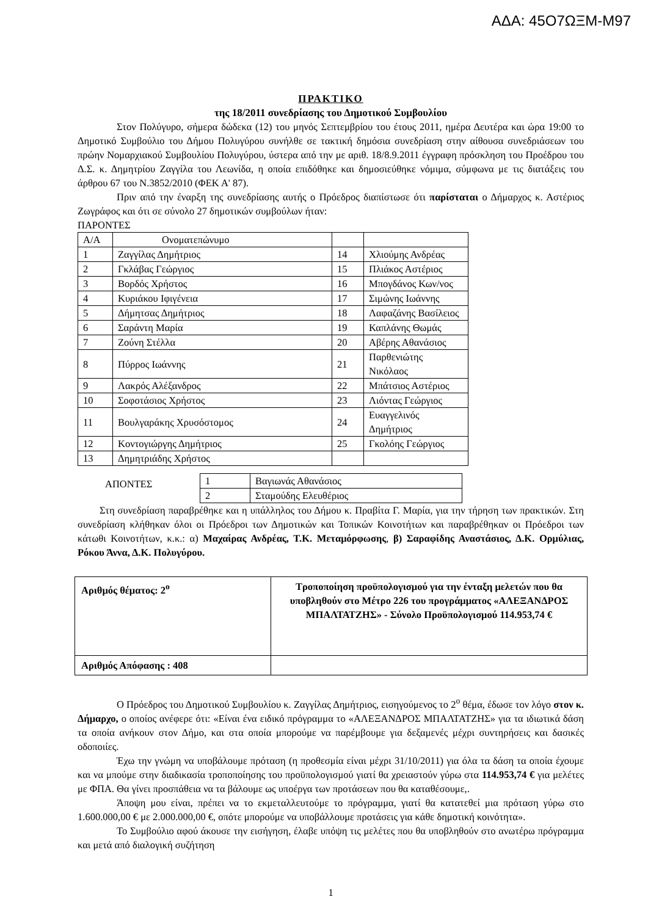ΑΔΑ: 45Ο7ΩΞΜ-Μ97
ΠΡΑΚΤΙΚΟ
της 18/2011 συνεδρίασης του Δημοτικού Συμβουλίου
Στον Πολύγυρο, σήμερα δώδεκα (12) του μηνός Σεπτεμβρίου του έτους 2011, ημέρα Δευτέρα και ώρα 19:00 το Δημοτικό Συμβούλιο του Δήμου Πολυγύρου συνήλθε σε τακτική δημόσια συνεδρίαση στην αίθουσα συνεδριάσεων του πρώην Νομαρχιακού Συμβουλίου Πολυγύρου, ύστερα από την με αριθ. 18/8.9.2011 έγγραφη πρόσκληση του Προέδρου του Δ.Σ. κ. Δημητρίου Ζαγγίλα του Λεωνίδα, η οποία επιδόθηκε και δημοσιεύθηκε νόμιμα, σύμφωνα με τις διατάξεις του άρθρου 67 του Ν.3852/2010 (ΦΕΚ Α' 87).
Πριν από την έναρξη της συνεδρίασης αυτής ο Πρόεδρος διαπίστωσε ότι παρίσταται ο Δήμαρχος κ. Αστέριος Ζωγράφος και ότι σε σύνολο 27 δημοτικών συμβούλων ήταν:
ΠΑΡΟΝΤΕΣ
| Α/Α | Ονοματεπώνυμο | | |
| 1 | Ζαγγίλας Δημήτριος | 14 | Χλιούμης Ανδρέας |
| 2 | Γκλάβας Γεώργιος | 15 | Πλιάκος Αστέριος |
| 3 | Βορδός Χρήστος | 16 | Μπογδάνος Κων/νος |
| 4 | Κυριάκου Ιφιγένεια | 17 | Σιμώνης Ιωάννης |
| 5 | Δήμητσας Δημήτριος | 18 | Λαφαζάνης Βασίλειος |
| 6 | Σαράντη Μαρία | 19 | Καπλάνης Θωμάς |
| 7 | Ζούνη Στέλλα | 20 | Αβέρης Αθανάσιος |
| 8 | Πύρρος Ιωάννης | 21 | Παρθενιώτης Νικόλαος |
| 9 | Λακρός Αλέξανδρος | 22 | Μπάτσιος Αστέριος |
| 10 | Σοφοτάσιος Χρήστος | 23 | Λιόντας Γεώργιος |
| 11 | Βουλγαράκης Χρυσόστομος | 24 | Ευαγγελινός Δημήτριος |
| 12 | Κοντογιώργης Δημήτριος | 25 | Γκολόης Γεώργιος |
| 13 | Δημητριάδης Χρήστος | | |
ΑΠΟΝΤΕΣ
| 1 | Βαγιωνάς Αθανάσιος |
| 2 | Σταμούδης Ελευθέριος |
Στη συνεδρίαση παραβρέθηκε και η υπάλληλος του Δήμου κ. Πραβίτα Γ. Μαρία, για την τήρηση των πρακτικών. Στη συνεδρίαση κλήθηκαν όλοι οι Πρόεδροι των Δημοτικών και Τοπικών Κοινοτήτων και παραβρέθηκαν οι Πρόεδροι των κάτωθι Κοινοτήτων, κ.κ.: α) Μαχαίρας Ανδρέας, Τ.Κ. Μεταμόρφωσης, β) Σαραφίδης Αναστάσιος, Δ.Κ. Ορμύλιας, Ρόκου Άννα, Δ.Κ. Πολυγύρου.
| Αριθμός θέματος: 2<sup>ο</sup> | Τροποποίηση προϋπολογισμού για την ένταξη μελετών που θα υποβληθούν στο Μέτρο 226 του προγράμματος «ΑΛΕΞΑΝΔΡΟΣ ΜΠΑΛΤΑΤΖΗΣ» - Σύνολο Προϋπολογισμού 114.953,74 € |
| Αριθμός Απόφασης : 408 | |
Ο Πρόεδρος του Δημοτικού Συμβουλίου κ. Ζαγγίλας Δημήτριος, εισηγούμενος το 2<sup>ο</sup> θέμα, έδωσε τον λόγο στον κ. Δήμαρχο, ο οποίος ανέφερε ότι: «Είναι ένα ειδικό πρόγραμμα το «ΑΛΕΞΑΝΔΡΟΣ ΜΠΑΛΤΑΤΖΗΣ» για τα ιδιωτικά δάση τα οποία ανήκουν στον Δήμο, και στα οποία μπορούμε να παρέμβουμε για δεξαμενές μέχρι συντηρήσεις και δασικές οδοποιίες.
Έχω την γνώμη να υποβάλουμε πρόταση (η προθεσμία είναι μέχρι 31/10/2011) για όλα τα δάση τα οποία έχουμε και να μπούμε στην διαδικασία τροποποίησης του προϋπολογισμού γιατί θα χρειαστούν γύρω στα 114.953,74 € για μελέτες με ΦΠΑ. Θα γίνει προσπάθεια να τα βάλουμε ως υποέργα των προτάσεων που θα καταθέσουμε,.
Άποψη μου είναι, πρέπει να το εκμεταλλευτούμε το πρόγραμμα, γιατί θα κατατεθεί μια πρόταση γύρω στο 1.600.000,00 € με 2.000.000,00 €, οπότε μπορούμε να υποβάλλουμε προτάσεις για κάθε δημοτική κοινότητα».
Το Συμβούλιο αφού άκουσε την εισήγηση, έλαβε υπόψη τις μελέτες που θα υποβληθούν στο ανωτέρω πρόγραμμα και μετά από διαλογική συζήτηση
1